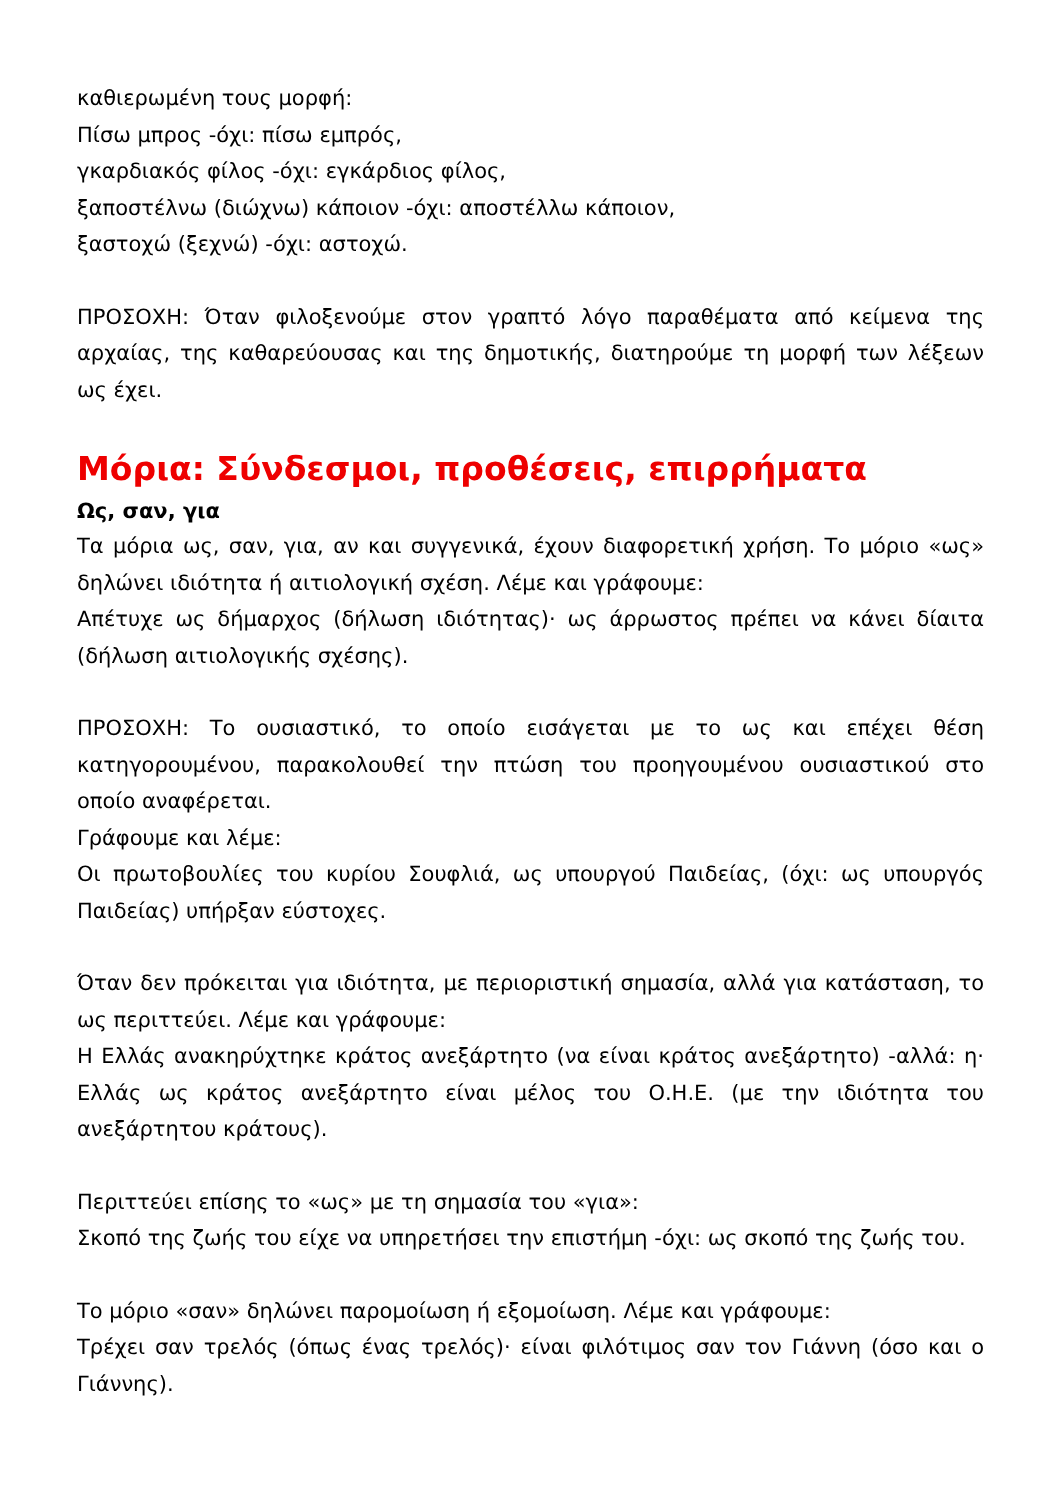καθιερωμένη τους μορφή:
Πίσω μπρος -όχι: πίσω εμπρός,
γκαρδιακός φίλος -όχι: εγκάρδιος φίλος,
ξαποστέλνω (διώχνω) κάποιον -όχι: αποστέλλω κάποιον,
ξαστοχώ (ξεχνώ) -όχι: αστοχώ.
ΠΡΟΣΟΧΗ: Όταν φιλοξενούμε στον γραπτό λόγο παραθέματα από κείμενα της αρχαίας, της καθαρεύουσας και της δημοτικής, διατηρούμε τη μορφή των λέξεων ως έχει.
Μόρια: Σύνδεσμοι, προθέσεις, επιρρήματα
Ως, σαν, για
Τα μόρια ως, σαν, για, αν και συγγενικά, έχουν διαφορετική χρήση. Το μόριο «ως» δηλώνει ιδιότητα ή αιτιολογική σχέση. Λέμε και γράφουμε:
Απέτυχε ως δήμαρχος (δήλωση ιδιότητας)· ως άρρωστος πρέπει να κάνει δίαιτα (δήλωση αιτιολογικής σχέσης).
ΠΡΟΣΟΧΗ: Το ουσιαστικό, το οποίο εισάγεται με το ως και επέχει θέση κατηγορουμένου, παρακολουθεί την πτώση του προηγουμένου ουσιαστικού στο οποίο αναφέρεται.
Γράφουμε και λέμε:
Οι πρωτοβουλίες του κυρίου Σουφλιά, ως υπουργού Παιδείας, (όχι: ως υπουργός Παιδείας) υπήρξαν εύστοχες.
Όταν δεν πρόκειται για ιδιότητα, με περιοριστική σημασία, αλλά για κατάσταση, το ως περιττεύει. Λέμε και γράφουμε:
Η Ελλάς ανακηρύχτηκε κράτος ανεξάρτητο (να είναι κράτος ανεξάρτητο) -αλλά: η· Ελλάς ως κράτος ανεξάρτητο είναι μέλος του Ο.Η.Ε. (με την ιδιότητα του ανεξάρτητου κράτους).
Περιττεύει επίσης το «ως» με τη σημασία του «για»:
Σκοπό της ζωής του είχε να υπηρετήσει την επιστήμη -όχι: ως σκοπό της ζωής του.
Το μόριο «σαν» δηλώνει παρομοίωση ή εξομοίωση. Λέμε και γράφουμε:
Τρέχει σαν τρελός (όπως ένας τρελός)· είναι φιλότιμος σαν τον Γιάννη (όσο και ο Γιάννης).